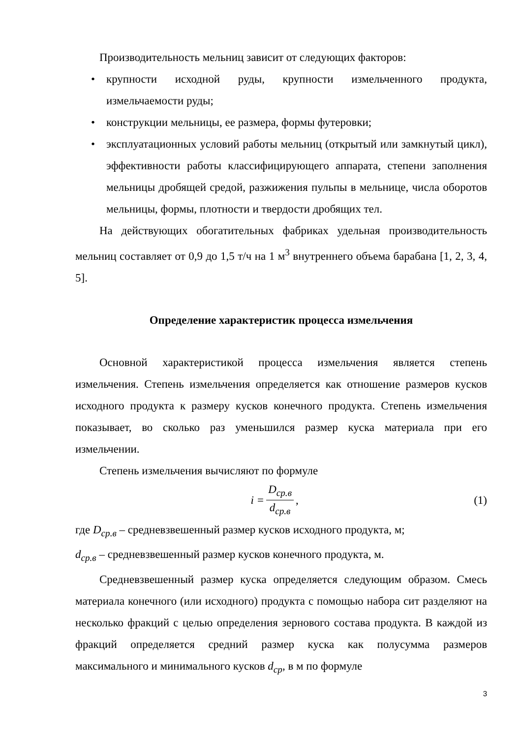Производительность мельниц зависит от следующих факторов:
• крупности исходной руды, крупности измельченного продукта, измельчаемости руды;
• конструкции мельницы, ее размера, формы футеровки;
• эксплуатационных условий работы мельниц (открытый или замкнутый цикл), эффективности работы классифицирующего аппарата, степени заполнения мельницы дробящей средой, разжижения пульпы в мельнице, числа оборотов мельницы, формы, плотности и твердости дробящих тел.
На действующих обогатительных фабриках удельная производительность мельниц составляет от 0,9 до 1,5 т/ч на 1 м<sup>3</sup> внутреннего объема барабана [1, 2, 3, 4, 5].
Определение характеристик процесса измельчения
Основной характеристикой процесса измельчения является степень измельчения. Степень измельчения определяется как отношение размеров кусков исходного продукта к размеру кусков конечного продукта. Степень измельчения показывает, во сколько раз уменьшился размер куска материала при его измельчении.
Степень измельчения вычисляют по формуле
i = D<sub>ср.в</sub> d<sub>ср.в</sub>, (1)
где D<sub>ср.в</sub> – средневзвешенный размер кусков исходного продукта, м;
d<sub>ср.в</sub> – средневзвешенный размер кусков конечного продукта, м.
Средневзвешенный размер куска определяется следующим образом. Смесь материала конечного (или исходного) продукта с помощью набора сит разделяют на несколько фракций с целью определения зернового состава продукта. В каждой из фракций определяется средний размер куска как полусумма размеров максимального и минимального кусков d<sub>ср</sub>, в м по формуле
3